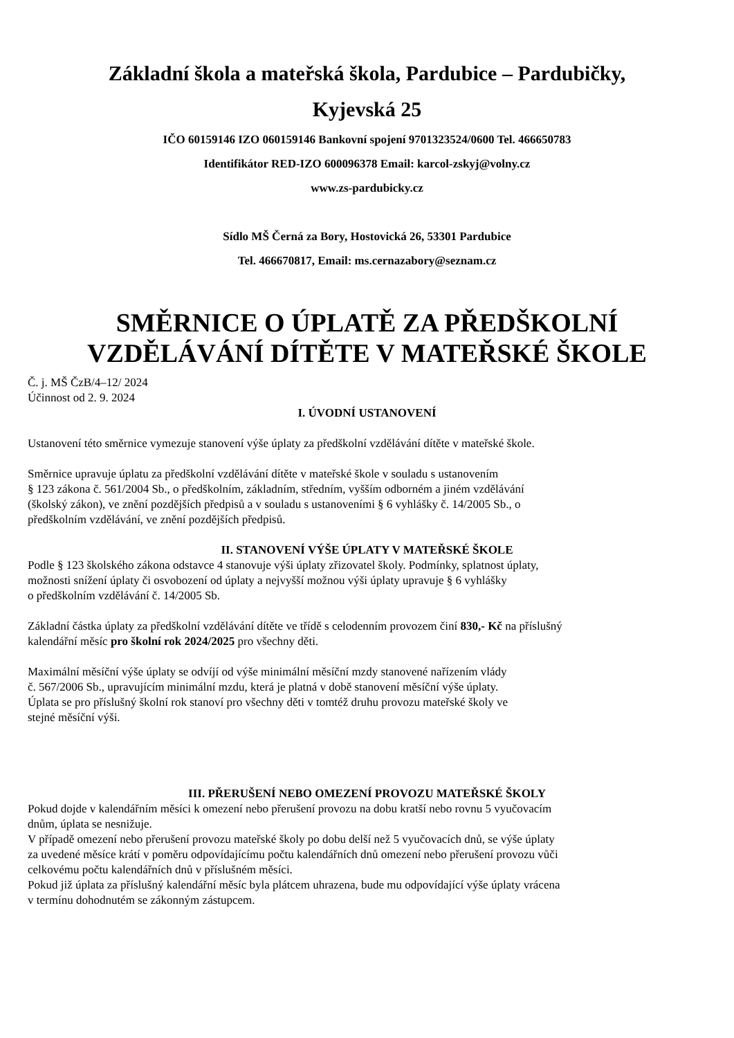Základní škola a mateřská škola, Pardubice – Pardubičky,
Kyjevská 25
IČO 60159146 IZO 060159146 Bankovní spojení 9701323524/0600 Tel. 466650783
Identifikátor RED-IZO 600096378 Email: karcol-zskyj@volny.cz
www.zs-pardubicky.cz
Sídlo MŠ Černá za Bory, Hostovická 26, 53301 Pardubice
Tel. 466670817, Email: ms.cernazabory@seznam.cz
SMĚRNICE O ÚPLATĚ ZA PŘEDŠKOLNÍ VZDĚLÁVÁNÍ DÍTĚTE V MATEŘSKÉ ŠKOLE
Č. j. MŠ ČzB/4–12/ 2024
Účinnost od 2. 9. 2024
I. ÚVODNÍ USTANOVENÍ
Ustanovení této směrnice vymezuje stanovení výše úplaty za předškolní vzdělávání dítěte v mateřské škole.
Směrnice upravuje úplatu za předškolní vzdělávání dítěte v mateřské škole v souladu s ustanovením
§ 123 zákona č. 561/2004 Sb., o předškolním, základním, středním, vyšším odborném a jiném vzdělávání
(školský zákon), ve znění pozdějších předpisů a v souladu s ustanoveními § 6 vyhlášky č. 14/2005 Sb., o
předškolním vzdělávání, ve znění pozdějších předpisů.
II. STANOVENÍ VÝŠE ÚPLATY V MATEŘSKÉ ŠKOLE
Podle § 123 školského zákona odstavce 4 stanovuje výši úplaty zřizovatel školy. Podmínky, splatnost úplaty,
možnosti snížení úplaty či osvobození od úplaty a nejvyšší možnou výši úplaty upravuje § 6 vyhlášky
o předškolním vzdělávání č. 14/2005 Sb.
Základní částka úplaty za předškolní vzdělávání dítěte ve třídě s celodenním provozem činí 830,- Kč na příslušný
kalendářní měsíc pro školní rok 2024/2025 pro všechny děti.
Maximální měsíční výše úplaty se odvíjí od výše minimální měsíční mzdy stanovené nařízením vlády
č. 567/2006 Sb., upravujícím minimální mzdu, která je platná v době stanovení měsíční výše úplaty.
Úplata se pro příslušný školní rok stanoví pro všechny děti v tomtéž druhu provozu mateřské školy ve
stejné měsíční výši.
III. PŘERUŠENÍ NEBO OMEZENÍ PROVOZU MATEŘSKÉ ŠKOLY
Pokud dojde v kalendářním měsíci k omezení nebo přerušení provozu na dobu kratší nebo rovnu 5 vyučovacím
dnům, úplata se nesnižuje.
V případě omezení nebo přerušení provozu mateřské školy po dobu delší než 5 vyučovacích dnů, se výše úplaty
za uvedené měsíce krátí v poměru odpovídajícímu počtu kalendářních dnů omezení nebo přerušení provozu vůči
celkovému počtu kalendářních dnů v příslušném měsíci.
Pokud již úplata za příslušný kalendářní měsíc byla plátcem uhrazena, bude mu odpovídající výše úplaty vrácena
v termínu dohodnutém se zákonným zástupcem.